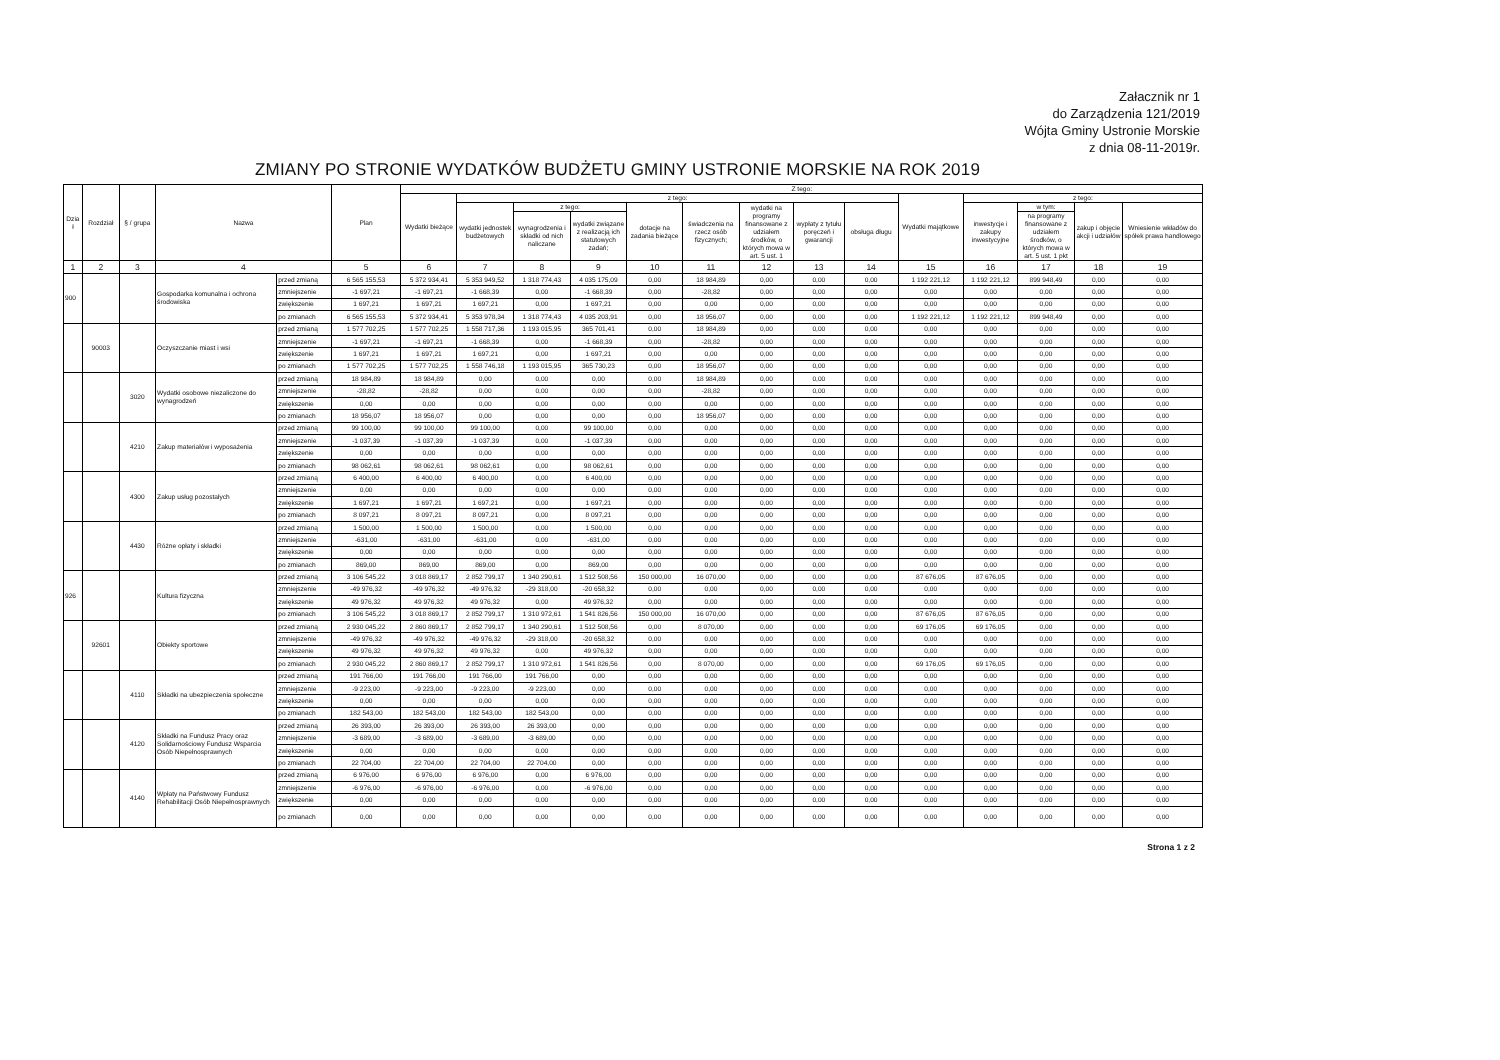Załacznik nr 1
do Zarządzenia 121/2019
Wójta Gminy Ustronie Morskie
z dnia 08-11-2019r.
ZMIANY PO STRONIE WYDATKÓW BUDŻETU GMINY USTRONIE MORSKIE NA ROK 2019
| Dzia ł | Rozdział | § / grupa | Nazwa | | Plan | Z tego: | | | | | | | | | | | | | |
| --- | --- | --- | --- | --- | --- | --- | --- | --- | --- | --- | --- | --- | --- | --- | --- | --- | --- | --- | --- |
| | | | | | | Wydatki bieżące | z tego: | | | | | | | | Wydatki majątkowe | z tego: | | | |
| | | | | | | | wydatki jednostek budżetowych | z tego: | | dotacje na zadania bieżące | świadczenia na rzecz osób fizycznych; | wydatki na programy finansowane z udziałem środków, o których mowa w art. 5 ust. 1 | wypłaty z tytułu poręczeń i gwarancji | obsługa długu | | inwestycje i zakupy inwestycyjne | w tym: | zakup i objęcie akcji i udziałów | Wniesienie wkładów do spółek prawa handlowego |
| | | | | | | | | wynagrodzenia i składki od nich naliczane | wydatki związane z realizacją ich statutowych zadań; | | | | | | | | na programy finansowane z udziałem środków, o których mowa w art. 5 ust. 1 pkt | | |
| 1 | 2 | 3 | 4 | | 5 | 6 | 7 | 8 | 9 | 10 | 11 | 12 | 13 | 14 | 15 | 16 | 17 | 18 | 19 |
| 900 | | | Gospodarka komunalna i ochrona środowiska | przed zmianą | 6 565 155,53 | 5 372 934,41 | 5 353 949,52 | 1 318 774,43 | 4 035 175,09 | 0,00 | 18 984,89 | 0,00 | 0,00 | 0,00 | 1 192 221,12 | 1 192 221,12 | 899 948,49 | 0,00 | 0,00 |
| | | | | zmniejszenie | -1 697,21 | -1 697,21 | -1 668,39 | 0,00 | -1 668,39 | 0,00 | -28,82 | 0,00 | 0,00 | 0,00 | 0,00 | 0,00 | 0,00 | 0,00 | 0,00 |
| | | | | zwiększenie | 1 697,21 | 1 697,21 | 1 697,21 | 0,00 | 1 697,21 | 0,00 | 0,00 | 0,00 | 0,00 | 0,00 | 0,00 | 0,00 | 0,00 | 0,00 | 0,00 |
| | | | | po zmianach | 6 565 155,53 | 5 372 934,41 | 5 353 978,34 | 1 318 774,43 | 4 035 203,91 | 0,00 | 18 956,07 | 0,00 | 0,00 | 0,00 | 1 192 221,12 | 1 192 221,12 | 899 948,49 | 0,00 | 0,00 |
| | 90003 | | Oczyszczanie miast i wsi | przed zmianą | 1 577 702,25 | 1 577 702,25 | 1 558 717,36 | 1 193 015,95 | 365 701,41 | 0,00 | 18 984,89 | 0,00 | 0,00 | 0,00 | 0,00 | 0,00 | 0,00 | 0,00 | 0,00 |
| | | | | zmniejszenie | -1 697,21 | -1 697,21 | -1 668,39 | 0,00 | -1 668,39 | 0,00 | -28,82 | 0,00 | 0,00 | 0,00 | 0,00 | 0,00 | 0,00 | 0,00 | 0,00 |
| | | | | zwiększenie | 1 697,21 | 1 697,21 | 1 697,21 | 0,00 | 1 697,21 | 0,00 | 0,00 | 0,00 | 0,00 | 0,00 | 0,00 | 0,00 | 0,00 | 0,00 | 0,00 |
| | | | | po zmianach | 1 577 702,25 | 1 577 702,25 | 1 558 746,18 | 1 193 015,95 | 365 730,23 | 0,00 | 18 956,07 | 0,00 | 0,00 | 0,00 | 0,00 | 0,00 | 0,00 | 0,00 | 0,00 |
| | | 3020 | Wydatki osobowe niezaliczone do wynagrodzeń | przed zmianą | 18 984,89 | 18 984,89 | 0,00 | 0,00 | 0,00 | 0,00 | 18 984,89 | 0,00 | 0,00 | 0,00 | 0,00 | 0,00 | 0,00 | 0,00 | 0,00 |
| | | | | zmniejszenie | -28,82 | -28,82 | 0,00 | 0,00 | 0,00 | 0,00 | -28,82 | 0,00 | 0,00 | 0,00 | 0,00 | 0,00 | 0,00 | 0,00 | 0,00 |
| | | | | zwiększenie | 0,00 | 0,00 | 0,00 | 0,00 | 0,00 | 0,00 | 0,00 | 0,00 | 0,00 | 0,00 | 0,00 | 0,00 | 0,00 | 0,00 | 0,00 |
| | | | | po zmianach | 18 956,07 | 18 956,07 | 0,00 | 0,00 | 0,00 | 0,00 | 18 956,07 | 0,00 | 0,00 | 0,00 | 0,00 | 0,00 | 0,00 | 0,00 | 0,00 |
| | | 4210 | Zakup materiałów i wyposażenia | przed zmianą | 99 100,00 | 99 100,00 | 99 100,00 | 0,00 | 99 100,00 | 0,00 | 0,00 | 0,00 | 0,00 | 0,00 | 0,00 | 0,00 | 0,00 | 0,00 | 0,00 |
| | | | | zmniejszenie | -1 037,39 | -1 037,39 | -1 037,39 | 0,00 | -1 037,39 | 0,00 | 0,00 | 0,00 | 0,00 | 0,00 | 0,00 | 0,00 | 0,00 | 0,00 | 0,00 |
| | | | | zwiększenie | 0,00 | 0,00 | 0,00 | 0,00 | 0,00 | 0,00 | 0,00 | 0,00 | 0,00 | 0,00 | 0,00 | 0,00 | 0,00 | 0,00 | 0,00 |
| | | | | po zmianach | 98 062,61 | 98 062,61 | 98 062,61 | 0,00 | 98 062,61 | 0,00 | 0,00 | 0,00 | 0,00 | 0,00 | 0,00 | 0,00 | 0,00 | 0,00 | 0,00 |
| | | 4300 | Zakup usług pozostałych | przed zmianą | 6 400,00 | 6 400,00 | 6 400,00 | 0,00 | 6 400,00 | 0,00 | 0,00 | 0,00 | 0,00 | 0,00 | 0,00 | 0,00 | 0,00 | 0,00 | 0,00 |
| | | | | zmniejszenie | 0,00 | 0,00 | 0,00 | 0,00 | 0,00 | 0,00 | 0,00 | 0,00 | 0,00 | 0,00 | 0,00 | 0,00 | 0,00 | 0,00 | 0,00 |
| | | | | zwiększenie | 1 697,21 | 1 697,21 | 1 697,21 | 0,00 | 1 697,21 | 0,00 | 0,00 | 0,00 | 0,00 | 0,00 | 0,00 | 0,00 | 0,00 | 0,00 | 0,00 |
| | | | | po zmianach | 8 097,21 | 8 097,21 | 8 097,21 | 0,00 | 8 097,21 | 0,00 | 0,00 | 0,00 | 0,00 | 0,00 | 0,00 | 0,00 | 0,00 | 0,00 | 0,00 |
| | | 4430 | Różne opłaty i składki | przed zmianą | 1 500,00 | 1 500,00 | 1 500,00 | 0,00 | 1 500,00 | 0,00 | 0,00 | 0,00 | 0,00 | 0,00 | 0,00 | 0,00 | 0,00 | 0,00 | 0,00 |
| | | | | zmniejszenie | -631,00 | -631,00 | -631,00 | 0,00 | -631,00 | 0,00 | 0,00 | 0,00 | 0,00 | 0,00 | 0,00 | 0,00 | 0,00 | 0,00 | 0,00 |
| | | | | zwiększenie | 0,00 | 0,00 | 0,00 | 0,00 | 0,00 | 0,00 | 0,00 | 0,00 | 0,00 | 0,00 | 0,00 | 0,00 | 0,00 | 0,00 | 0,00 |
| | | | | po zmianach | 869,00 | 869,00 | 869,00 | 0,00 | 869,00 | 0,00 | 0,00 | 0,00 | 0,00 | 0,00 | 0,00 | 0,00 | 0,00 | 0,00 | 0,00 |
| 926 | | | Kultura fizyczna | przed zmianą | 3 106 545,22 | 3 018 869,17 | 2 852 799,17 | 1 340 290,61 | 1 512 508,56 | 150 000,00 | 16 070,00 | 0,00 | 0,00 | 0,00 | 87 676,05 | 87 676,05 | 0,00 | 0,00 | 0,00 |
| | | | | zmniejszenie | -49 976,32 | -49 976,32 | -49 976,32 | -29 318,00 | -20 658,32 | 0,00 | 0,00 | 0,00 | 0,00 | 0,00 | 0,00 | 0,00 | 0,00 | 0,00 | 0,00 |
| | | | | zwiększenie | 49 976,32 | 49 976,32 | 49 976,32 | 0,00 | 49 976,32 | 0,00 | 0,00 | 0,00 | 0,00 | 0,00 | 0,00 | 0,00 | 0,00 | 0,00 | 0,00 |
| | | | | po zmianach | 3 106 545,22 | 3 018 869,17 | 2 852 799,17 | 1 310 972,61 | 1 541 826,56 | 150 000,00 | 16 070,00 | 0,00 | 0,00 | 0,00 | 87 676,05 | 87 676,05 | 0,00 | 0,00 | 0,00 |
| | 92601 | | Obiekty sportowe | przed zmianą | 2 930 045,22 | 2 860 869,17 | 2 852 799,17 | 1 340 290,61 | 1 512 508,56 | 0,00 | 8 070,00 | 0,00 | 0,00 | 0,00 | 69 176,05 | 69 176,05 | 0,00 | 0,00 | 0,00 |
| | | | | zmniejszenie | -49 976,32 | -49 976,32 | -49 976,32 | -29 318,00 | -20 658,32 | 0,00 | 0,00 | 0,00 | 0,00 | 0,00 | 0,00 | 0,00 | 0,00 | 0,00 | 0,00 |
| | | | | zwiększenie | 49 976,32 | 49 976,32 | 49 976,32 | 0,00 | 49 976,32 | 0,00 | 0,00 | 0,00 | 0,00 | 0,00 | 0,00 | 0,00 | 0,00 | 0,00 | 0,00 |
| | | | | po zmianach | 2 930 045,22 | 2 860 869,17 | 2 852 799,17 | 1 310 972,61 | 1 541 826,56 | 0,00 | 8 070,00 | 0,00 | 0,00 | 0,00 | 69 176,05 | 69 176,05 | 0,00 | 0,00 | 0,00 |
| | | 4110 | Składki na ubezpieczenia społeczne | przed zmianą | 191 766,00 | 191 766,00 | 191 766,00 | 191 766,00 | 0,00 | 0,00 | 0,00 | 0,00 | 0,00 | 0,00 | 0,00 | 0,00 | 0,00 | 0,00 | 0,00 |
| | | | | zmniejszenie | -9 223,00 | -9 223,00 | -9 223,00 | -9 223,00 | 0,00 | 0,00 | 0,00 | 0,00 | 0,00 | 0,00 | 0,00 | 0,00 | 0,00 | 0,00 | 0,00 |
| | | | | zwiększenie | 0,00 | 0,00 | 0,00 | 0,00 | 0,00 | 0,00 | 0,00 | 0,00 | 0,00 | 0,00 | 0,00 | 0,00 | 0,00 | 0,00 | 0,00 |
| | | | | po zmianach | 182 543,00 | 182 543,00 | 182 543,00 | 182 543,00 | 0,00 | 0,00 | 0,00 | 0,00 | 0,00 | 0,00 | 0,00 | 0,00 | 0,00 | 0,00 | 0,00 |
| | | 4120 | Składki na Fundusz Pracy oraz Solidarnościowy Fundusz Wsparcia Osób Niepełnosprawnych | przed zmianą | 26 393,00 | 26 393,00 | 26 393,00 | 26 393,00 | 0,00 | 0,00 | 0,00 | 0,00 | 0,00 | 0,00 | 0,00 | 0,00 | 0,00 | 0,00 | 0,00 |
| | | | | zmniejszenie | -3 689,00 | -3 689,00 | -3 689,00 | -3 689,00 | 0,00 | 0,00 | 0,00 | 0,00 | 0,00 | 0,00 | 0,00 | 0,00 | 0,00 | 0,00 | 0,00 |
| | | | | zwiększenie | 0,00 | 0,00 | 0,00 | 0,00 | 0,00 | 0,00 | 0,00 | 0,00 | 0,00 | 0,00 | 0,00 | 0,00 | 0,00 | 0,00 | 0,00 |
| | | | | po zmianach | 22 704,00 | 22 704,00 | 22 704,00 | 22 704,00 | 0,00 | 0,00 | 0,00 | 0,00 | 0,00 | 0,00 | 0,00 | 0,00 | 0,00 | 0,00 | 0,00 |
| | | 4140 | Wpłaty na Państwowy Fundusz Rehabilitacji Osób Niepełnosprawnych | przed zmianą | 6 976,00 | 6 976,00 | 6 976,00 | 0,00 | 6 976,00 | 0,00 | 0,00 | 0,00 | 0,00 | 0,00 | 0,00 | 0,00 | 0,00 | 0,00 | 0,00 |
| | | | | zmniejszenie | -6 976,00 | -6 976,00 | -6 976,00 | 0,00 | -6 976,00 | 0,00 | 0,00 | 0,00 | 0,00 | 0,00 | 0,00 | 0,00 | 0,00 | 0,00 | 0,00 |
| | | | | zwiększenie | 0,00 | 0,00 | 0,00 | 0,00 | 0,00 | 0,00 | 0,00 | 0,00 | 0,00 | 0,00 | 0,00 | 0,00 | 0,00 | 0,00 | 0,00 |
| | | | | po zmianach | 0,00 | 0,00 | 0,00 | 0,00 | 0,00 | 0,00 | 0,00 | 0,00 | 0,00 | 0,00 | 0,00 | 0,00 | 0,00 | 0,00 | 0,00 |
Strona 1 z 2